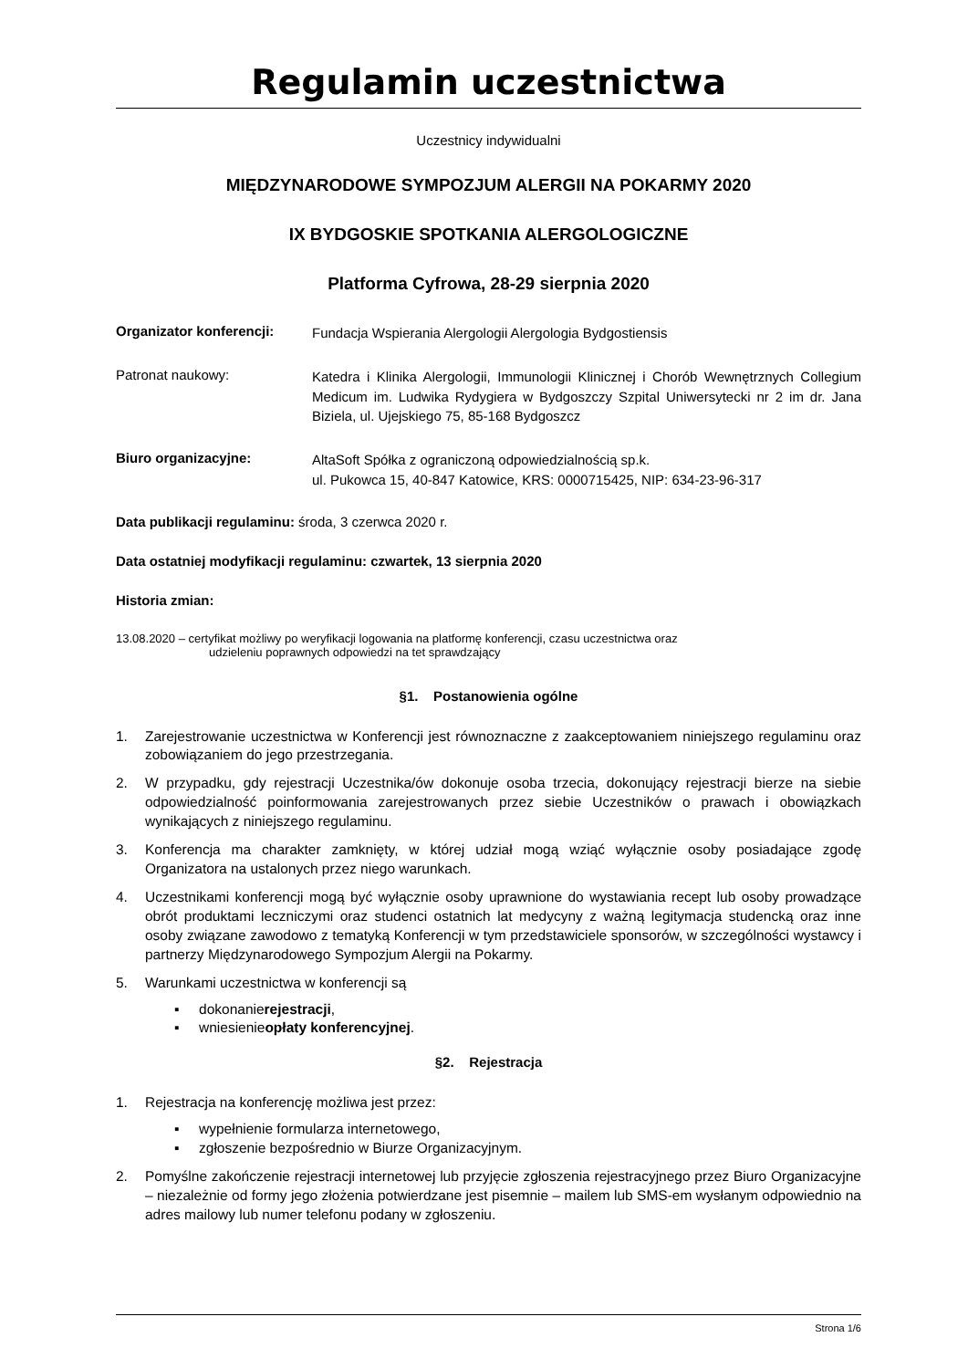Regulamin uczestnictwa
Uczestnicy indywidualni
MIĘDZYNARODOWE SYMPOZJUM ALERGII NA POKARMY 2020
IX BYDGOSKIE SPOTKANIA ALERGOLOGICZNE
Platforma Cyfrowa, 28-29 sierpnia 2020
Organizator konferencji:
Fundacja Wspierania Alergologii Alergologia Bydgostiensis
Patronat naukowy:
Katedra i Klinika Alergologii, Immunologii Klinicznej i Chorób Wewnętrznych Collegium Medicum im. Ludwika Rydygiera w Bydgoszczy Szpital Uniwersytecki nr 2 im dr. Jana Biziela, ul. Ujejskiego 75, 85-168 Bydgoszcz
Biuro organizacyjne:
AltaSoft Spółka z ograniczoną odpowiedzialnością sp.k.
ul. Pukowca 15, 40-847 Katowice, KRS: 0000715425, NIP: 634-23-96-317
Data publikacji regulaminu: środa, 3 czerwca 2020 r.
Data ostatniej modyfikacji regulaminu: czwartek, 13 sierpnia 2020
Historia zmian:
13.08.2020 – certyfikat możliwy po weryfikacji logowania na platformę konferencji, czasu uczestnictwa oraz
udzieleniu poprawnych odpowiedzi na tet sprawdzający
§1. Postanowienia ogólne
1. Zarejestrowanie uczestnictwa w Konferencji jest równoznaczne z zaakceptowaniem niniejszego regulaminu oraz zobowiązaniem do jego przestrzegania.
2. W przypadku, gdy rejestracji Uczestnika/ów dokonuje osoba trzecia, dokonujący rejestracji bierze na siebie odpowiedzialność poinformowania zarejestrowanych przez siebie Uczestników o prawach i obowiązkach wynikających z niniejszego regulaminu.
3. Konferencja ma charakter zamknięty, w której udział mogą wziąć wyłącznie osoby posiadające zgodę Organizatora na ustalonych przez niego warunkach.
4. Uczestnikami konferencji mogą być wyłącznie osoby uprawnione do wystawiania recept lub osoby prowadzące obrót produktami leczniczymi oraz studenci ostatnich lat medycyny z ważną legitymacja studencką oraz inne osoby związane zawodowo z tematyką Konferencji w tym przedstawiciele sponsorów, w szczególności wystawcy i partnerzy Międzynarodowego Sympozjum Alergii na Pokarmy.
5. Warunkami uczestnictwa w konferencji są
▪ dokonanie rejestracji,
▪ wniesienie opłaty konferencyjnej.
§2. Rejestracja
1. Rejestracja na konferencję możliwa jest przez:
▪ wypełnienie formularza internetowego,
▪ zgłoszenie bezpośrednio w Biurze Organizacyjnym.
2. Pomyślne zakończenie rejestracji internetowej lub przyjęcie zgłoszenia rejestracyjnego przez Biuro Organizacyjne – niezależnie od formy jego złożenia potwierdzane jest pisemnie – mailem lub SMS-em wysłanym odpowiednio na adres mailowy lub numer telefonu podany w zgłoszeniu.
Strona 1/6